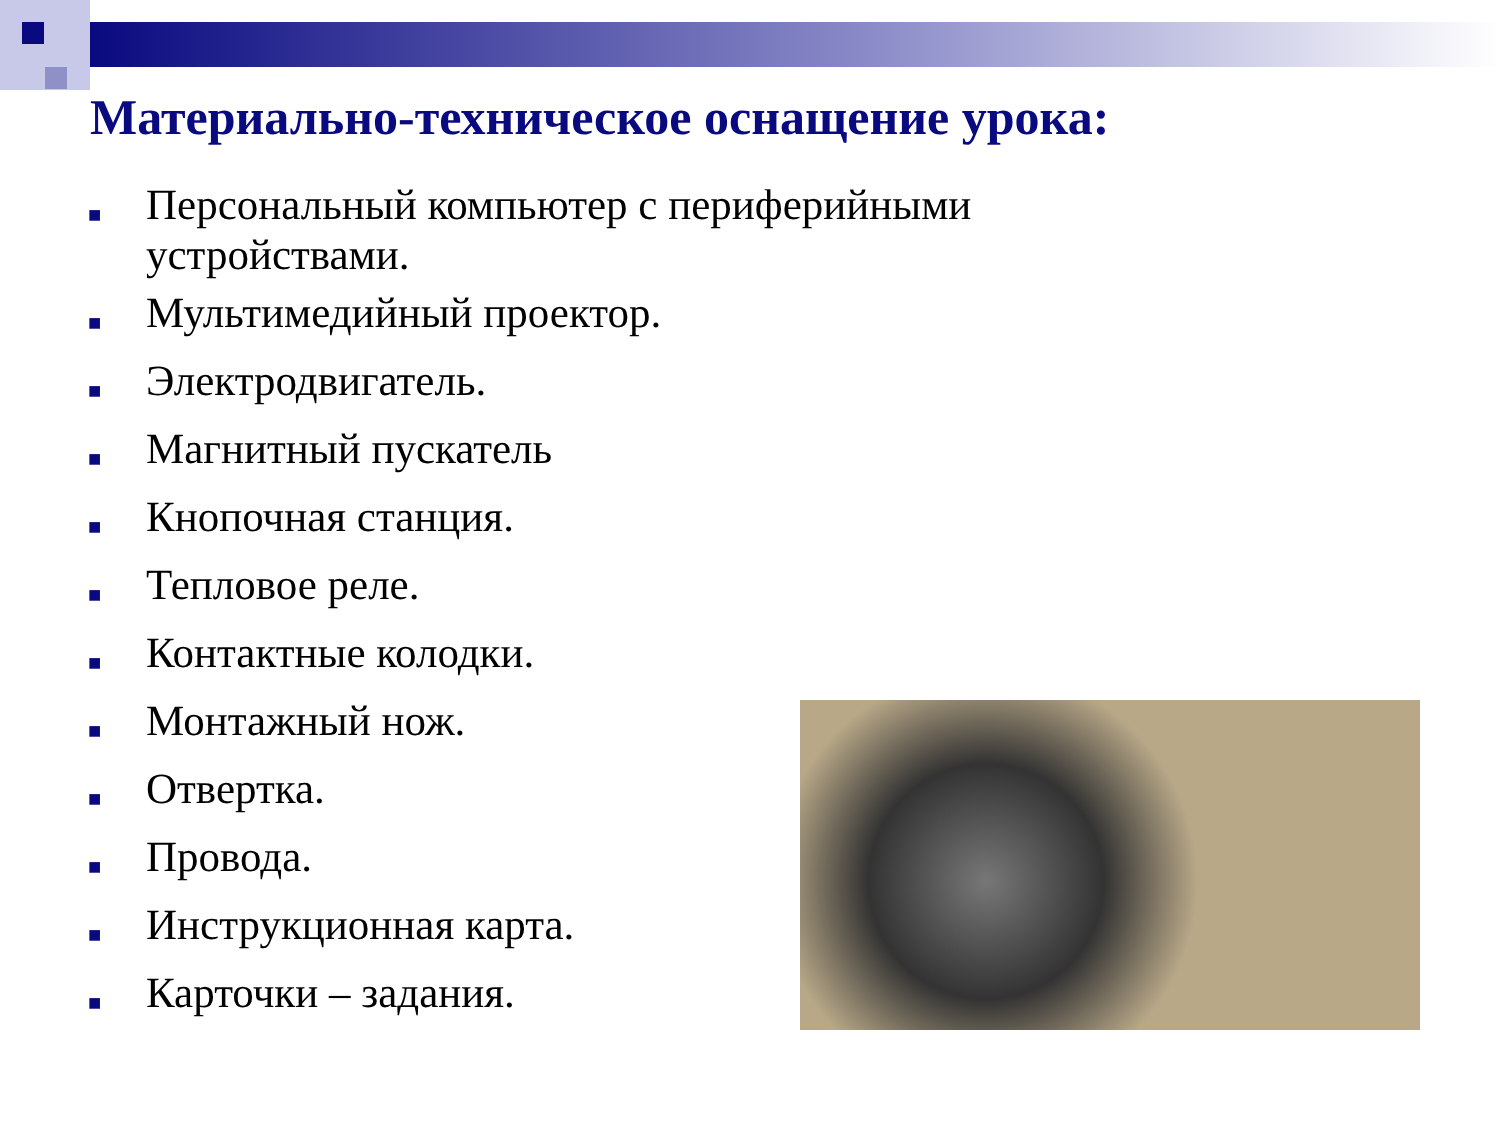Материально-техническое оснащение урока:
■ Персональный компьютер с периферийными устройствами.
■ Мультимедийный проектор.
■ Электродвигатель.
■ Магнитный пускатель
■ Кнопочная станция.
■ Тепловое реле.
■ Контактные колодки.
■ Монтажный нож.
■ Отвертка.
■ Провода.
■ Инструкционная карта.
■ Карточки – задания.